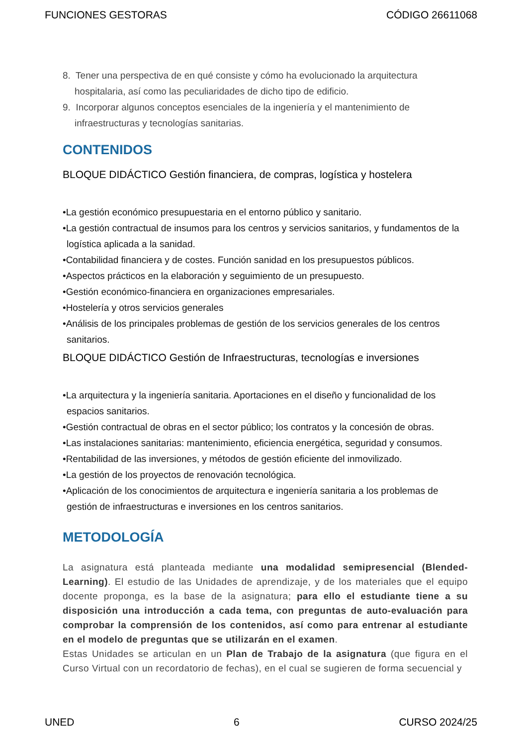FUNCIONES GESTORAS CÓDIGO 26611068
8. Tener una perspectiva de en qué consiste y cómo ha evolucionado la arquitectura hospitalaria, así como las peculiaridades de dicho tipo de edificio.
9. Incorporar algunos conceptos esenciales de la ingeniería y el mantenimiento de infraestructuras y tecnologías sanitarias.
CONTENIDOS
BLOQUE DIDÁCTICO Gestión financiera, de compras, logística y hostelera
•La gestión económico presupuestaria en el entorno público y sanitario.
•La gestión contractual de insumos para los centros y servicios sanitarios, y fundamentos de la logística aplicada a la sanidad.
•Contabilidad financiera y de costes. Función sanidad en los presupuestos públicos.
•Aspectos prácticos en la elaboración y seguimiento de un presupuesto.
•Gestión económico-financiera en organizaciones empresariales.
•Hostelería y otros servicios generales
•Análisis de los principales problemas de gestión de los servicios generales de los centros sanitarios.
BLOQUE DIDÁCTICO Gestión de Infraestructuras, tecnologías e inversiones
•La arquitectura y la ingeniería sanitaria. Aportaciones en el diseño y funcionalidad de los espacios sanitarios.
•Gestión contractual de obras en el sector público; los contratos y la concesión de obras.
•Las instalaciones sanitarias: mantenimiento, eficiencia energética, seguridad y consumos.
•Rentabilidad de las inversiones, y métodos de gestión eficiente del inmovilizado.
•La gestión de los proyectos de renovación tecnológica.
•Aplicación de los conocimientos de arquitectura e ingeniería sanitaria a los problemas de gestión de infraestructuras e inversiones en los centros sanitarios.
METODOLOGÍA
La asignatura está planteada mediante una modalidad semipresencial (Blended-Learning). El estudio de las Unidades de aprendizaje, y de los materiales que el equipo docente proponga, es la base de la asignatura; para ello el estudiante tiene a su disposición una introducción a cada tema, con preguntas de auto-evaluación para comprobar la comprensión de los contenidos, así como para entrenar al estudiante en el modelo de preguntas que se utilizarán en el examen.
Estas Unidades se articulan en un Plan de Trabajo de la asignatura (que figura en el Curso Virtual con un recordatorio de fechas), en el cual se sugieren de forma secuencial y
UNED 6 CURSO 2024/25